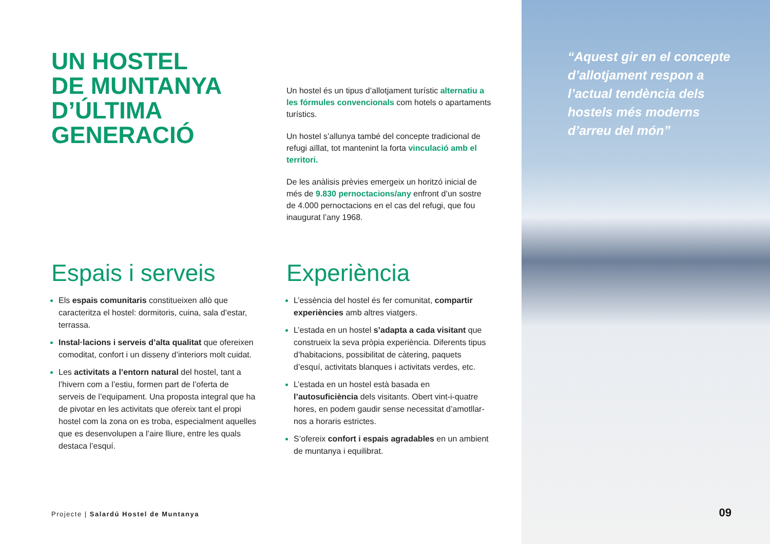UN HOSTEL
DE MUNTANYA
D’ÚLTIMA
GENERACIÓ
Un hostel és un tipus d’allotjament turístic alternatiu a les fórmules convencionals com hotels o apartaments turístics.
Un hostel s’allunya també del concepte tradicional de refugi aïllat, tot mantenint la forta vinculació amb el territori.
De les anàlisis prèvies emergeix un horitzó inicial de més de 9.830 pernoctacions/any enfront d’un sostre de 4.000 pernoctacions en el cas del refugi, que fou inaugurat l’any 1968.
Espais i serveis
Els espais comunitaris constitueixen allò que caracteritza el hostel: dormitoris, cuina, sala d’estar, terrassa.
Instal·lacions i serveis d’alta qualitat que ofereixen comoditat, confort i un disseny d’interiors molt cuidat.
Les activitats a l’entorn natural del hostel, tant a l’hivern com a l’estiu, formen part de l’oferta de serveis de l’equipament. Una proposta integral que ha de pivotar en les activitats que ofereix tant el propi hostel com la zona on es troba, especialment aquelles que es desenvolupen a l’aire lliure, entre les quals destaca l’esquí.
Experiència
L’essència del hostel és fer comunitat, compartir experiències amb altres viatgers.
L’estada en un hostel s’adapta a cada visitant que construeix la seva pròpia experiència. Diferents tipus d’habitacions, possibilitat de càtering, paquets d’esquí, activitats blanques i activitats verdes, etc.
L’estada en un hostel està basada en l’autosuficiència dels visitants. Obert vint-i-quatre hores, en podem gaudir sense necessitat d’amotllar-nos a horaris estrictes.
S’ofereix confort i espais agradables en un ambient de muntanya i equilibrat.
Projecte | Salardú Hostel de Muntanya
“Aquest gir en el concepte d’allotjament respon a l’actual tendència dels hostels més moderns d’arreu del món”
09